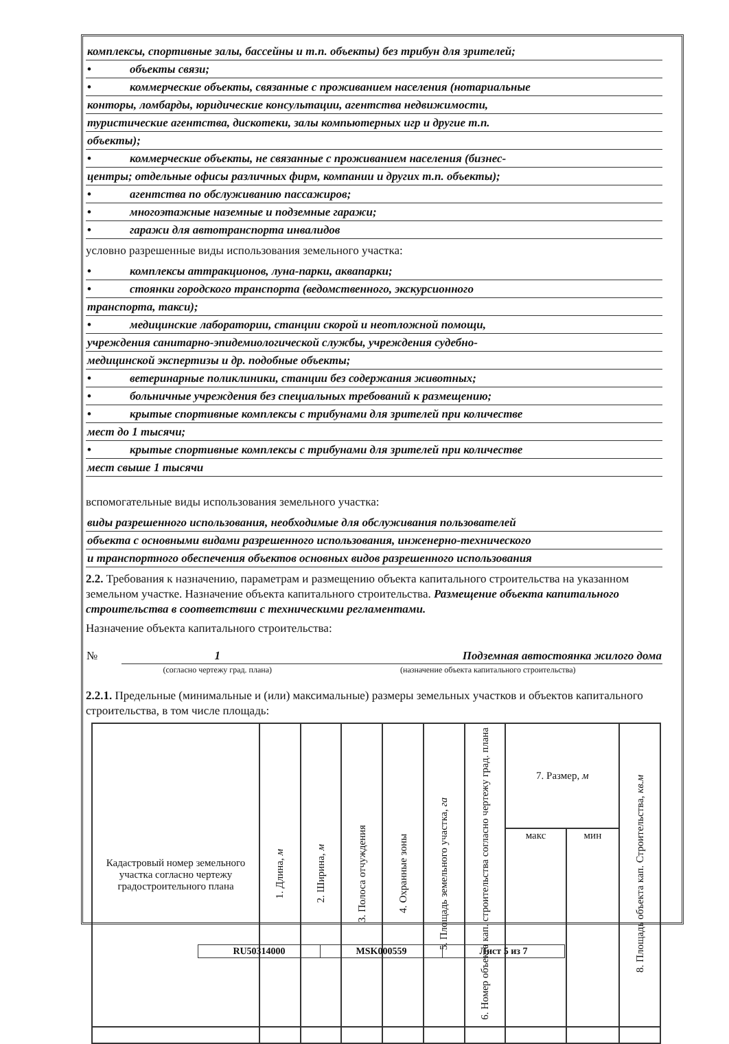комплексы, спортивные залы, бассейны и т.п. объекты) без трибун для зрителей;
• объекты связи;
• коммерческие объекты, связанные с проживанием населения (нотариальные
конторы, ломбарды, юридические консультации, агентства недвижимости,
туристические агентства, дискотеки, залы компьютерных игр и другие т.п.
объекты);
• коммерческие объекты, не связанные с проживанием населения (бизнес-
центры; отдельные офисы различных фирм, компании и других т.п. объекты);
• агентства по обслуживанию пассажиров;
• многоэтажные наземные и подземные гаражи;
• гаражи для автотранспорта инвалидов
условно разрешенные виды использования земельного участка:
• комплексы аттракционов, луна-парки, аквапарки;
• стоянки городского транспорта (ведомственного, экскурсионного
транспорта, такси);
• медицинские лаборатории, станции скорой и неотложной помощи,
учреждения санитарно-эпидемиологической службы, учреждения судебно-
медицинской экспертизы и др. подобные объекты;
• ветеринарные поликлиники, станции без содержания животных;
• больничные учреждения без специальных требований к размещению;
• крытые спортивные комплексы с трибунами для зрителей при количестве
мест до 1 тысячи;
• крытые спортивные комплексы с трибунами для зрителей при количестве
мест свыше 1 тысячи
вспомогательные виды использования земельного участка:
виды разрешенного использования, необходимые для обслуживания пользователей
объекта с основными видами разрешенного использования, инженерно-технического
и транспортного обеспечения объектов основных видов разрешенного использования
2.2. Требования к назначению, параметрам и размещению объекта капитального строительства на указанном земельном участке. Назначение объекта капитального строительства. Размещение объекта капитального строительства в соответствии с техническими регламентами.
Назначение объекта капитального строительства:
| № | 1 | Подземная автостоянка жилого дома |
| | (согласно чертежу град. плана) | (назначение объекта капитального строительства) |
2.2.1. Предельные (минимальные и (или) максимальные) размеры земельных участков и объектов капитального строительства, в том числе площадь:
| Кадастровый номер земельного участка согласно чертежу градостроительного плана | 1. Длина, м | 2. Ширина, м | 3. Полоса отчуждения | 4. Охранные зоны | 5. Площадь земельного участка, га | 6. Номер объекта кап. строительства согласно чертежу град. плана | 7. Размер, м | | 8. Площадь объекта кап. Строительства, кв.м |
| | | | | | | | макс | мин | |
| RU50314000 | MSK000559 | Лист 5 из 7 |